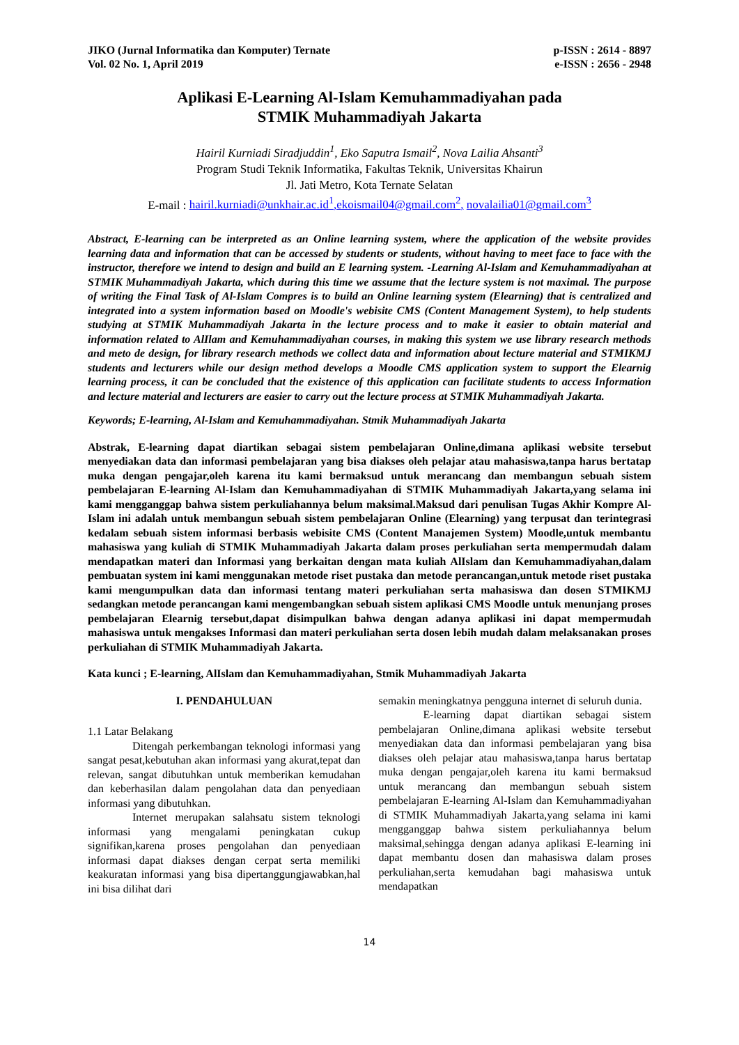JIKO (Jurnal Informatika dan Komputer) Ternate
Vol. 02 No. 1, April 2019
p-ISSN : 2614 - 8897
e-ISSN : 2656 - 2948
Aplikasi E-Learning Al-Islam Kemuhammadiyahan pada
STMIK Muhammadiyah Jakarta
Hairil Kurniadi Siradjuddin<sup>1</sup>, Eko Saputra Ismail<sup>2</sup>, Nova Lailia Ahsanti<sup>3</sup>
Program Studi Teknik Informatika, Fakultas Teknik, Universitas Khairun
Jl. Jati Metro, Kota Ternate Selatan
E-mail : hairil.kurniadi@unkhair.ac.id<sup>1</sup>,ekoismail04@gmail.com<sup>2</sup>, novalailia01@gmail.com<sup>3</sup>
Abstract, E-learning can be interpreted as an Online learning system, where the application of the website provides learning data and information that can be accessed by students or students, without having to meet face to face with the instructor, therefore we intend to design and build an E learning system. -Learning Al-Islam and Kemuhammadiyahan at STMIK Muhammadiyah Jakarta, which during this time we assume that the lecture system is not maximal. The purpose of writing the Final Task of Al-Islam Compres is to build an Online learning system (Elearning) that is centralized and integrated into a system information based on Moodle's webisite CMS (Content Management System), to help students studying at STMIK Muhammadiyah Jakarta in the lecture process and to make it easier to obtain material and information related to AlIlam and Kemuhammadiyahan courses, in making this system we use library research methods and meto de design, for library research methods we collect data and information about lecture material and STMIKMJ students and lecturers while our design method develops a Moodle CMS application system to support the Elearnig learning process, it can be concluded that the existence of this application can facilitate students to access Information and lecture material and lecturers are easier to carry out the lecture process at STMIK Muhammadiyah Jakarta.
Keywords; E-learning, Al-Islam and Kemuhammadiyahan. Stmik Muhammadiyah Jakarta
Abstrak, E-learning dapat diartikan sebagai sistem pembelajaran Online,dimana aplikasi website tersebut menyediakan data dan informasi pembelajaran yang bisa diakses oleh pelajar atau mahasiswa,tanpa harus bertatap muka dengan pengajar,oleh karena itu kami bermaksud untuk merancang dan membangun sebuah sistem pembelajaran E-learning Al-Islam dan Kemuhammadiyahan di STMIK Muhammadiyah Jakarta,yang selama ini kami mengganggap bahwa sistem perkuliahannya belum maksimal.Maksud dari penulisan Tugas Akhir Kompre Al-Islam ini adalah untuk membangun sebuah sistem pembelajaran Online (Elearning) yang terpusat dan terintegrasi kedalam sebuah sistem informasi berbasis webisite CMS (Content Manajemen System) Moodle,untuk membantu mahasiswa yang kuliah di STMIK Muhammadiyah Jakarta dalam proses perkuliahan serta mempermudah dalam mendapatkan materi dan Informasi yang berkaitan dengan mata kuliah AlIslam dan Kemuhammadiyahan,dalam pembuatan system ini kami menggunakan metode riset pustaka dan metode perancangan,untuk metode riset pustaka kami mengumpulkan data dan informasi tentang materi perkuliahan serta mahasiswa dan dosen STMIKMJ sedangkan metode perancangan kami mengembangkan sebuah sistem aplikasi CMS Moodle untuk menunjang proses pembelajaran Elearnig tersebut,dapat disimpulkan bahwa dengan adanya aplikasi ini dapat mempermudah mahasiswa untuk mengakses Informasi dan materi perkuliahan serta dosen lebih mudah dalam melaksanakan proses perkuliahan di STMIK Muhammadiyah Jakarta.
Kata kunci ; E-learning, AlIslam dan Kemuhammadiyahan, Stmik Muhammadiyah Jakarta
I. PENDAHULUAN
1.1 Latar Belakang
Ditengah perkembangan teknologi informasi yang sangat pesat,kebutuhan akan informasi yang akurat,tepat dan relevan, sangat dibutuhkan untuk memberikan kemudahan dan keberhasilan dalam pengolahan data dan penyediaan informasi yang dibutuhkan.
Internet merupakan salahsatu sistem teknologi informasi yang mengalami peningkatan cukup signifikan,karena proses pengolahan dan penyediaan informasi dapat diakses dengan cerpat serta memiliki keakuratan informasi yang bisa dipertanggungjawabkan,hal ini bisa dilihat dari
semakin meningkatnya pengguna internet di seluruh dunia.
E-learning dapat diartikan sebagai sistem pembelajaran Online,dimana aplikasi website tersebut menyediakan data dan informasi pembelajaran yang bisa diakses oleh pelajar atau mahasiswa,tanpa harus bertatap muka dengan pengajar,oleh karena itu kami bermaksud untuk merancang dan membangun sebuah sistem pembelajaran E-learning Al-Islam dan Kemuhammadiyahan di STMIK Muhammadiyah Jakarta,yang selama ini kami mengganggap bahwa sistem perkuliahannya belum maksimal,sehingga dengan adanya aplikasi E-learning ini dapat membantu dosen dan mahasiswa dalam proses perkuliahan,serta kemudahan bagi mahasiswa untuk mendapatkan
14